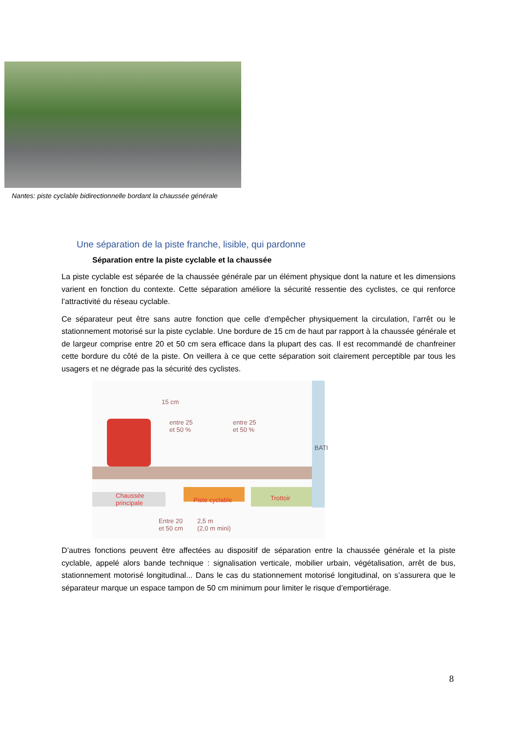Nantes: piste cyclable bidirectionnelle bordant la chaussée générale
Une séparation de la piste franche, lisible, qui pardonne
Séparation entre la piste cyclable et la chaussée
La piste cyclable est séparée de la chaussée générale par un élément physique dont la nature et les dimensions varient en fonction du contexte. Cette séparation améliore la sécurité ressentie des cyclistes, ce qui renforce l’attractivité du réseau cyclable.
Ce séparateur peut être sans autre fonction que celle d’empêcher physiquement la circulation, l’arrêt ou le stationnement motorisé sur la piste cyclable. Une bordure de 15 cm de haut par rapport à la chaussée générale et de largeur comprise entre 20 et 50 cm sera efficace dans la plupart des cas. Il est recommandé de chanfreiner cette bordure du côté de la piste. On veillera à ce que cette séparation soit clairement perceptible par tous les usagers et ne dégrade pas la sécurité des cyclistes.
15 cm
entre 25
et 50 %
entre 25
et 50 %
BATI
Chaussée
principale Piste cyclable Trottoir
Entre 20
et 50 cm
2,5 m
(2,0 m mini)
D’autres fonctions peuvent être affectées au dispositif de séparation entre la chaussée générale et la piste cyclable, appelé alors bande technique : signalisation verticale, mobilier urbain, végétalisation, arrêt de bus, stationnement motorisé longitudinal... Dans le cas du stationnement motorisé longitudinal, on s’assurera que le séparateur marque un espace tampon de 50 cm minimum pour limiter le risque d’emportiérage.
8